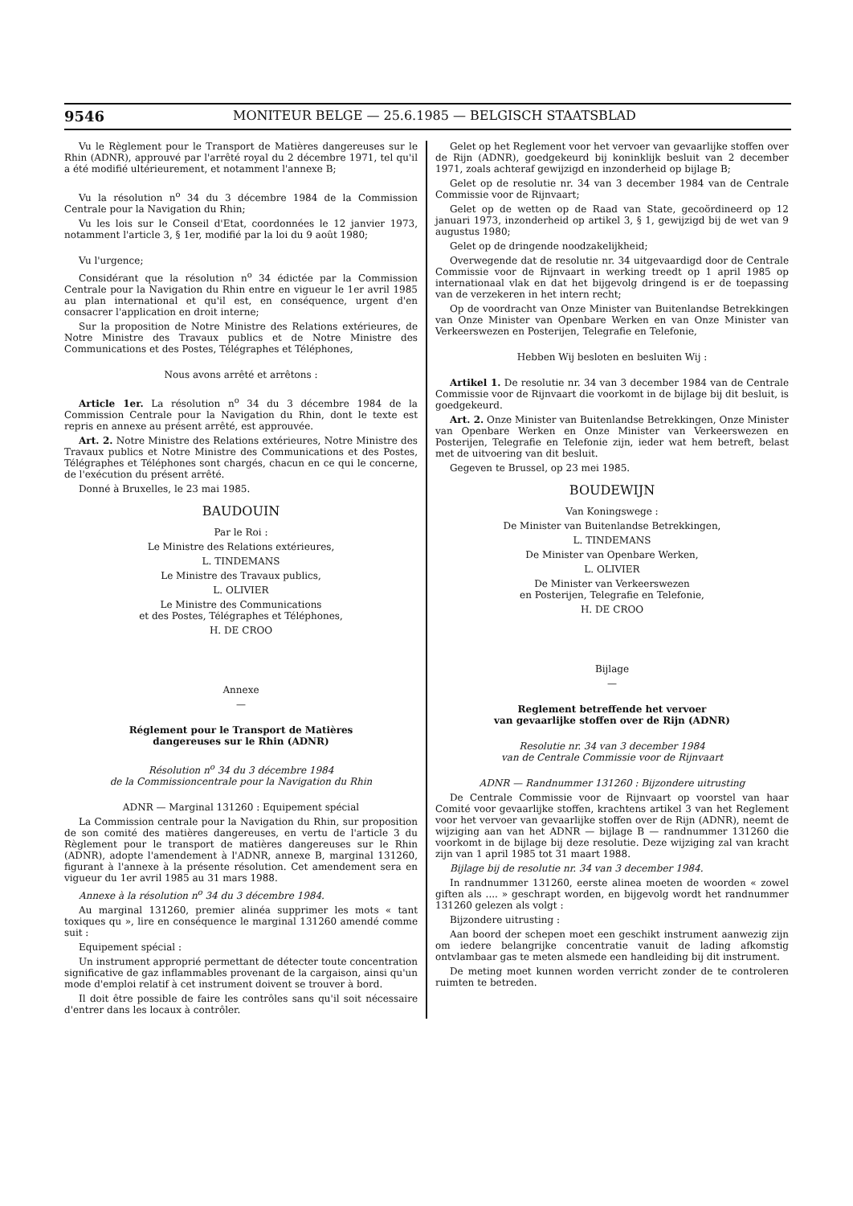9546 MONITEUR BELGE — 25.6.1985 — BELGISCH STAATSBLAD
Vu le Règlement pour le Transport de Matières dangereuses sur le Rhin (ADNR), approuvé par l'arrêté royal du 2 décembre 1971, tel qu'il a été modifié ultérieurement, et notamment l'annexe B;
Vu la résolution n<sup>o</sup> 34 du 3 décembre 1984 de la Commission Centrale pour la Navigation du Rhin;
Vu les lois sur le Conseil d'Etat, coordonnées le 12 janvier 1973, notamment l'article 3, § 1er, modifié par la loi du 9 août 1980;
Vu l'urgence;
Considérant que la résolution n<sup>o</sup> 34 édictée par la Commission Centrale pour la Navigation du Rhin entre en vigueur le 1er avril 1985 au plan international et qu'il est, en conséquence, urgent d'en consacrer l'application en droit interne;
Sur la proposition de Notre Ministre des Relations extérieures, de Notre Ministre des Travaux publics et de Notre Ministre des Communications et des Postes, Télégraphes et Téléphones,
Nous avons arrêté et arrêtons :
Article 1er. La résolution n<sup>o</sup> 34 du 3 décembre 1984 de la Commission Centrale pour la Navigation du Rhin, dont le texte est repris en annexe au présent arrêté, est approuvée.
Art. 2. Notre Ministre des Relations extérieures, Notre Ministre des Travaux publics et Notre Ministre des Communications et des Postes, Télégraphes et Téléphones sont chargés, chacun en ce qui le concerne, de l'exécution du présent arrêté.
Donné à Bruxelles, le 23 mai 1985.
BAUDOUIN
Par le Roi :
Le Ministre des Relations extérieures,
L. TINDEMANS
Le Ministre des Travaux publics,
L. OLIVIER
Le Ministre des Communications
et des Postes, Télégraphes et Téléphones,
H. DE CROO
Annexe
—
Réglement pour le Transport de Matières
dangereuses sur le Rhin (ADNR)
Résolution n<sup>o</sup> 34 du 3 décembre 1984
de la Commissioncentrale pour la Navigation du Rhin
ADNR — Marginal 131260 : Equipement spécial
La Commission centrale pour la Navigation du Rhin, sur proposition de son comité des matières dangereuses, en vertu de l'article 3 du Règlement pour le transport de matières dangereuses sur le Rhin (ADNR), adopte l'amendement à l'ADNR, annexe B, marginal 131260, figurant à l'annexe à la présente résolution. Cet amendement sera en vigueur du 1er avril 1985 au 31 mars 1988.
Annexe à la résolution n<sup>o</sup> 34 du 3 décembre 1984.
Au marginal 131260, premier alinéa supprimer les mots « tant toxiques qu », lire en conséquence le marginal 131260 amendé comme suit :
Equipement spécial :
Un instrument approprié permettant de détecter toute concentration significative de gaz inflammables provenant de la cargaison, ainsi qu'un mode d'emploi relatif à cet instrument doivent se trouver à bord.
Il doit être possible de faire les contrôles sans qu'il soit nécessaire d'entrer dans les locaux à contrôler.
Gelet op het Reglement voor het vervoer van gevaarlijke stoffen over de Rijn (ADNR), goedgekeurd bij koninklijk besluit van 2 december 1971, zoals achteraf gewijzigd en inzonderheid op bijlage B;
Gelet op de resolutie nr. 34 van 3 december 1984 van de Centrale Commissie voor de Rijnvaart;
Gelet op de wetten op de Raad van State, gecoördineerd op 12 januari 1973, inzonderheid op artikel 3, § 1, gewijzigd bij de wet van 9 augustus 1980;
Gelet op de dringende noodzakelijkheid;
Overwegende dat de resolutie nr. 34 uitgevaardigd door de Centrale Commissie voor de Rijnvaart in werking treedt op 1 april 1985 op internationaal vlak en dat het bijgevolg dringend is er de toepassing van de verzekeren in het intern recht;
Op de voordracht van Onze Minister van Buitenlandse Betrekkingen van Onze Minister van Openbare Werken en van Onze Minister van Verkeerswezen en Posterijen, Telegrafie en Telefonie,
Hebben Wij besloten en besluiten Wij :
Artikel 1. De resolutie nr. 34 van 3 december 1984 van de Centrale Commissie voor de Rijnvaart die voorkomt in de bijlage bij dit besluit, is goedgekeurd.
Art. 2. Onze Minister van Buitenlandse Betrekkingen, Onze Minister van Openbare Werken en Onze Minister van Verkeerswezen en Posterijen, Telegrafie en Telefonie zijn, ieder wat hem betreft, belast met de uitvoering van dit besluit.
Gegeven te Brussel, op 23 mei 1985.
BOUDEWIJN
Van Koningswege :
De Minister van Buitenlandse Betrekkingen,
L. TINDEMANS
De Minister van Openbare Werken,
L. OLIVIER
De Minister van Verkeerswezen
en Posterijen, Telegrafie en Telefonie,
H. DE CROO
Bijlage
—
Reglement betreffende het vervoer
van gevaarlijke stoffen over de Rijn (ADNR)
Resolutie nr. 34 van 3 december 1984
van de Centrale Commissie voor de Rijnvaart
ADNR — Randnummer 131260 : Bijzondere uitrusting
De Centrale Commissie voor de Rijnvaart op voorstel van haar Comité voor gevaarlijke stoffen, krachtens artikel 3 van het Reglement voor het vervoer van gevaarlijke stoffen over de Rijn (ADNR), neemt de wijziging aan van het ADNR — bijlage B — randnummer 131260 die voorkomt in de bijlage bij deze resolutie. Deze wijziging zal van kracht zijn van 1 april 1985 tot 31 maart 1988.
Bijlage bij de resolutie nr. 34 van 3 december 1984.
In randnummer 131260, eerste alinea moeten de woorden « zowel giften als .... » geschrapt worden, en bijgevolg wordt het randnummer 131260 gelezen als volgt :
Bijzondere uitrusting :
Aan boord der schepen moet een geschikt instrument aanwezig zijn om iedere belangrijke concentratie vanuit de lading afkomstig ontvlambaar gas te meten alsmede een handleiding bij dit instrument.
De meting moet kunnen worden verricht zonder de te controleren ruimten te betreden.